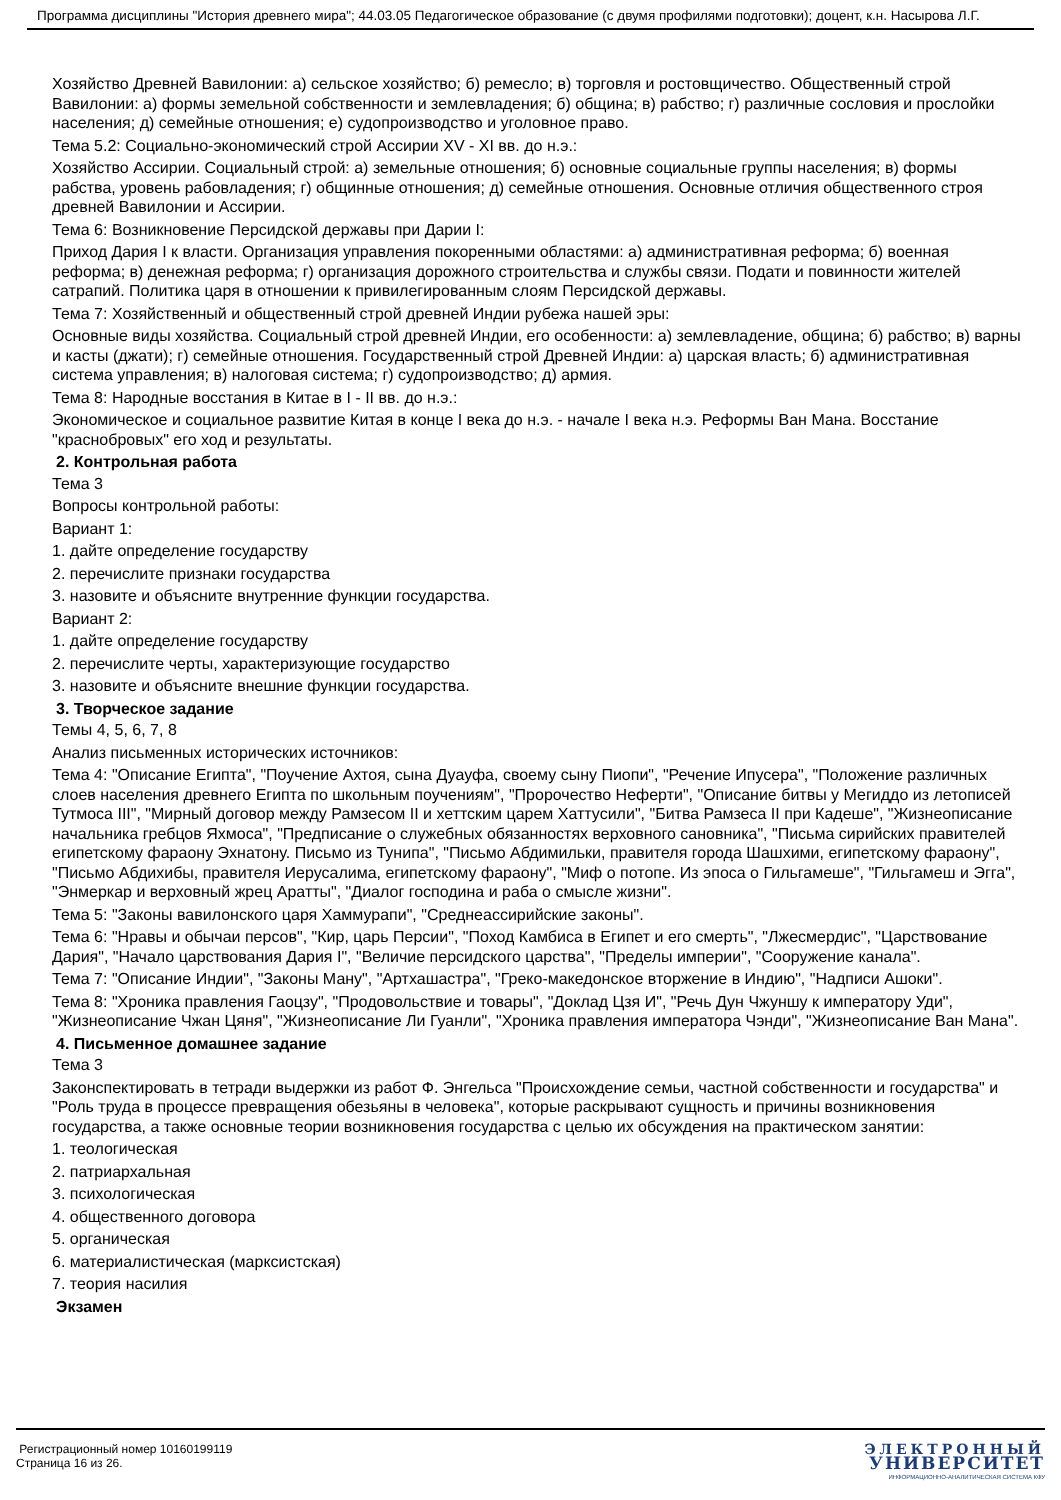Программа дисциплины "История древнего мира"; 44.03.05 Педагогическое образование (с двумя профилями подготовки); доцент, к.н. Насырова Л.Г.
Хозяйство Древней Вавилонии: а) сельское хозяйство; б) ремесло; в) торговля и ростовщичество. Общественный строй Вавилонии: а) формы земельной собственности и землевладения; б) община; в) рабство; г) различные сословия и прослойки населения; д) семейные отношения; е) судопроизводство и уголовное право.
Тема 5.2: Социально-экономический строй Ассирии XV - XI вв. до н.э.:
Хозяйство Ассирии. Социальный строй: а) земельные отношения; б) основные социальные группы населения; в) формы рабства, уровень рабовладения; г) общинные отношения; д) семейные отношения. Основные отличия общественного строя древней Вавилонии и Ассирии.
Тема 6: Возникновение Персидской державы при Дарии I:
Приход Дария I к власти. Организация управления покоренными областями: а) административная реформа; б) военная реформа; в) денежная реформа; г) организация дорожного строительства и службы связи. Подати и повинности жителей сатрапий. Политика царя в отношении к привилегированным слоям Персидской державы.
Тема 7: Хозяйственный и общественный строй древней Индии рубежа нашей эры:
Основные виды хозяйства. Социальный строй древней Индии, его особенности: а) землевладение, община; б) рабство; в) варны и касты (джати); г) семейные отношения. Государственный строй Древней Индии: а) царская власть; б) административная система управления; в) налоговая система; г) судопроизводство; д) армия.
Тема 8: Народные восстания в Китае в I - II вв. до н.э.:
Экономическое и социальное развитие Китая в конце I века до н.э. - начале I века н.э. Реформы Ван Мана. Восстание "краснобровых" его ход и результаты.
2. Контрольная работа
Тема 3
Вопросы контрольной работы:
Вариант 1:
1. дайте определение государству
2. перечислите признаки государства
3. назовите и объясните внутренние функции государства.
Вариант 2:
1. дайте определение государству
2. перечислите черты, характеризующие государство
3. назовите и объясните внешние функции государства.
3. Творческое задание
Темы 4, 5, 6, 7, 8
Анализ письменных исторических источников:
Тема 4: "Описание Египта", "Поучение Ахтоя, сына Дуауфа, своему сыну Пиопи", "Речение Ипусера", "Положение различных слоев населения древнего Египта по школьным поучениям", "Пророчество Неферти", "Описание битвы у Мегиддо из летописей Тутмоса III", "Мирный договор между Рамзесом II и хеттским царем Хаттусили", "Битва Рамзеса II при Кадеше", "Жизнеописание начальника гребцов Яхмоса", "Предписание о служебных обязанностях верховного сановника", "Письма сирийских правителей египетскому фараону Эхнатону. Письмо из Тунипа", "Письмо Абдимильки, правителя города Шашхими, египетскому фараону", "Письмо Абдихибы, правителя Иерусалима, египетскому фараону", "Миф о потопе. Из эпоса о Гильгамеше", "Гильгамеш и Эгга", "Энмеркар и верховный жрец Аратты", "Диалог господина и раба о смысле жизни".
Тема 5: "Законы вавилонского царя Хаммурапи", "Среднеассирийские законы".
Тема 6: "Нравы и обычаи персов", "Кир, царь Персии", "Поход Камбиса в Египет и его смерть", "Лжесмердис", "Царствование Дария", "Начало царствования Дария I", "Величие персидского царства", "Пределы империи", "Сооружение канала".
Тема 7: "Описание Индии", "Законы Ману", "Артхашастра", "Греко-македонское вторжение в Индию", "Надписи Ашоки".
Тема 8: "Хроника правления Гаоцзу", "Продовольствие и товары", "Доклад Цзя И", "Речь Дун Чжуншу к императору Уди", "Жизнеописание Чжан Цяня", "Жизнеописание Ли Гуанли", "Хроника правления императора Чэнди", "Жизнеописание Ван Мана".
4. Письменное домашнее задание
Тема 3
Законспектировать в тетради выдержки из работ Ф. Энгельса "Происхождение семьи, частной собственности и государства" и "Роль труда в процессе превращения обезьяны в человека", которые раскрывают сущность и причины возникновения государства, а также основные теории возникновения государства с целью их обсуждения на практическом занятии:
1. теологическая
2. патриархальная
3. психологическая
4. общественного договора
5. органическая
6. материалистическая (марксистская)
7. теория насилия
Экзамен
Регистрационный номер 10160199119
Страница 16 из 26.
ЭЛЕКТРОННЫЙ
УНИВЕРСИТЕТ
ИНФОРМАЦИОННО-АНАЛИТИЧЕСКАЯ СИСТЕМА КФУ